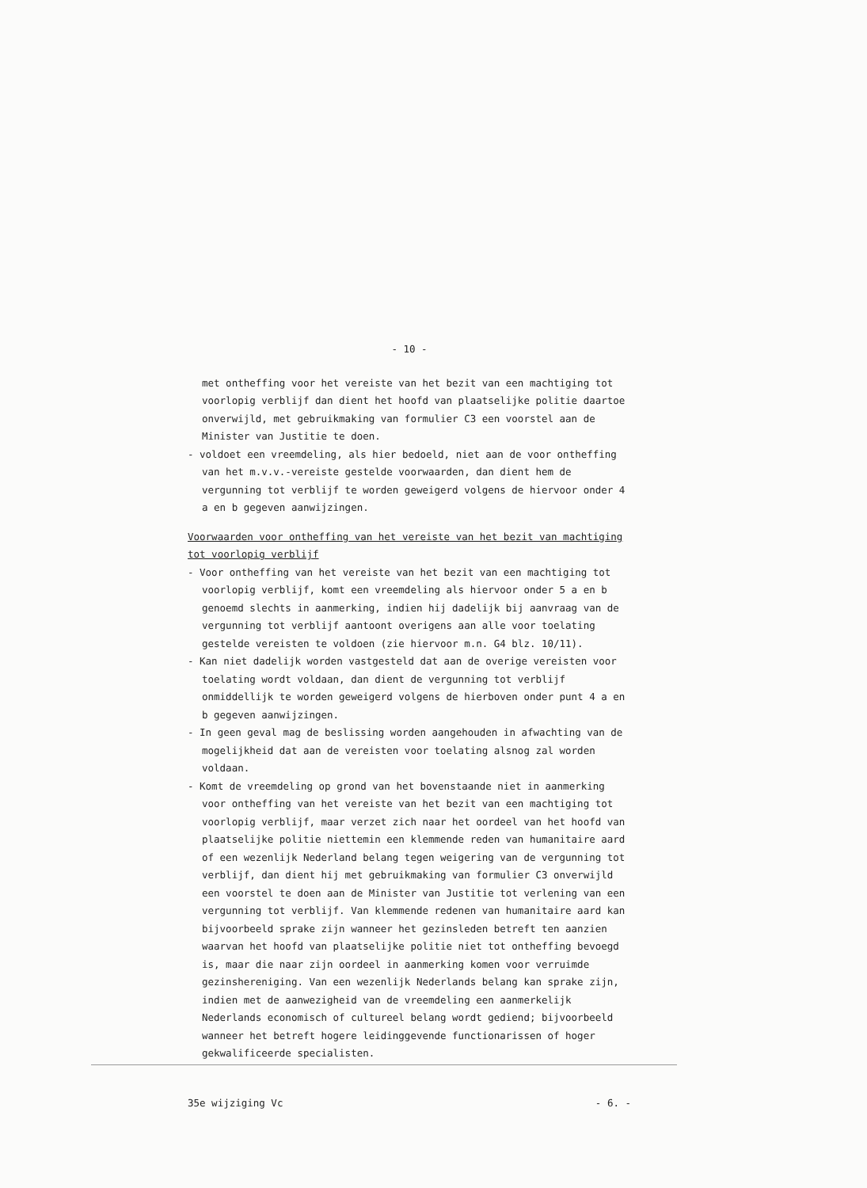- 10 -
met ontheffing voor het vereiste van het bezit van een machtiging tot voorlopig verblijf dan dient het hoofd van plaatselijke politie daartoe onverwijld, met gebruikmaking van formulier C3 een voorstel aan de Minister van Justitie te doen.
- voldoet een vreemdeling, als hier bedoeld, niet aan de voor ontheffing van het m.v.v.-vereiste gestelde voorwaarden, dan dient hem de vergunning tot verblijf te worden geweigerd volgens de hiervoor onder 4 a en b gegeven aanwijzingen.
Voorwaarden voor ontheffing van het vereiste van het bezit van machtiging tot voorlopig verblijf
- Voor ontheffing van het vereiste van het bezit van een machtiging tot voorlopig verblijf, komt een vreemdeling als hiervoor onder 5 a en b genoemd slechts in aanmerking, indien hij dadelijk bij aanvraag van de vergunning tot verblijf aantoont overigens aan alle voor toelating gestelde vereisten te voldoen (zie hiervoor m.n. G4 blz. 10/11).
- Kan niet dadelijk worden vastgesteld dat aan de overige vereisten voor toelating wordt voldaan, dan dient de vergunning tot verblijf onmiddellijk te worden geweigerd volgens de hierboven onder punt 4 a en b gegeven aanwijzingen.
- In geen geval mag de beslissing worden aangehouden in afwachting van de mogelijkheid dat aan de vereisten voor toelating alsnog zal worden voldaan.
- Komt de vreemdeling op grond van het bovenstaande niet in aanmerking voor ontheffing van het vereiste van het bezit van een machtiging tot voorlopig verblijf, maar verzet zich naar het oordeel van het hoofd van plaatselijke politie niettemin een klemmende reden van humanitaire aard of een wezenlijk Nederland belang tegen weigering van de vergunning tot verblijf, dan dient hij met gebruikmaking van formulier C3 onverwijld een voorstel te doen aan de Minister van Justitie tot verlening van een vergunning tot verblijf. Van klemmende redenen van humanitaire aard kan bijvoorbeeld sprake zijn wanneer het gezinsleden betreft ten aanzien waarvan het hoofd van plaatselijke politie niet tot ontheffing bevoegd is, maar die naar zijn oordeel in aanmerking komen voor verruimde gezinshereniging. Van een wezenlijk Nederlands belang kan sprake zijn, indien met de aanwezigheid van de vreemdeling een aanmerkelijk Nederlands economisch of cultureel belang wordt gediend; bijvoorbeeld wanneer het betreft hogere leidinggevende functionarissen of hoger gekwalificeerde specialisten.
35e wijziging Vc - 6. -